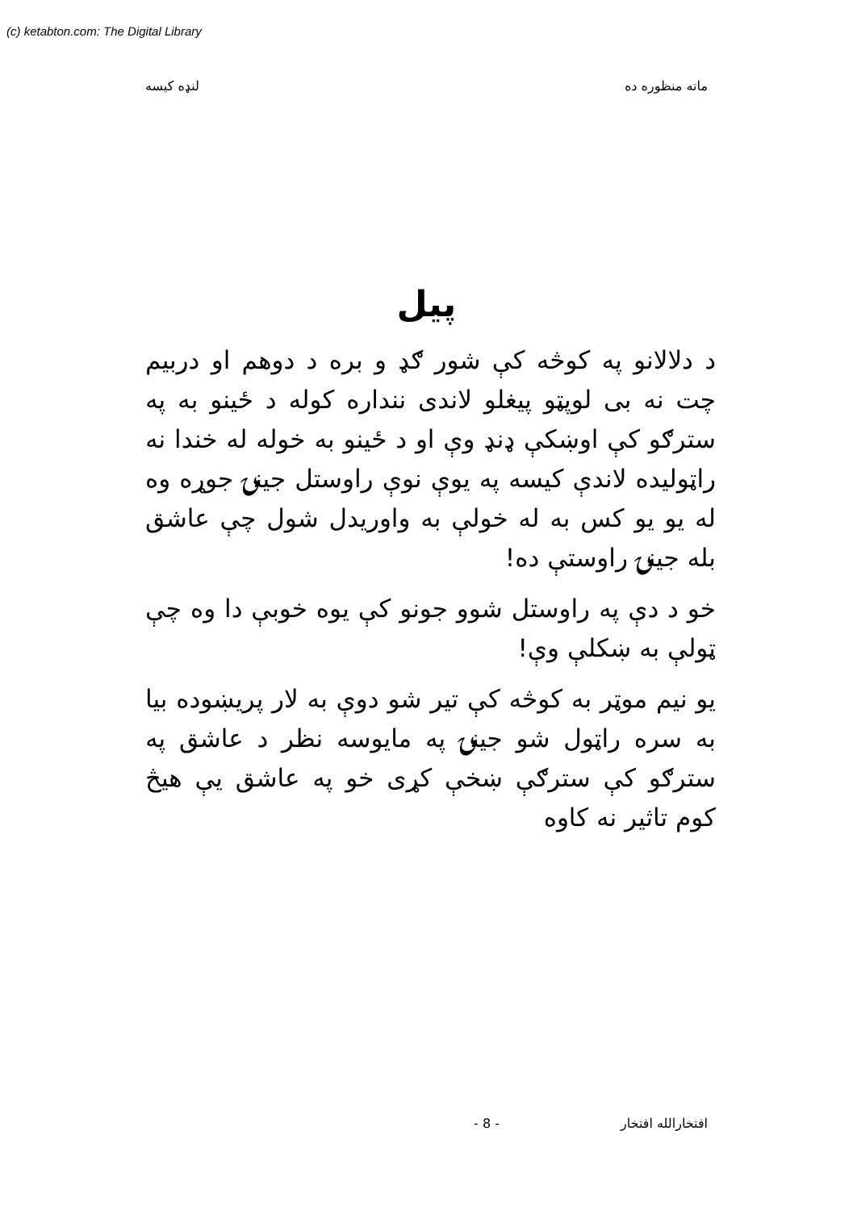(c) ketabton.com: The Digital Library
ماته منظوره ده لنډه کيسه
پيل
د دلالانو په کوڅه کې شور ګډ و بره د دوهم او دربيم چت نه بی لوپټو پيغلو لاندی ننداره کوله د ځينو به په سترګو کې اوښکې ډنډ وې او د ځينو به خوله له خندا نه راټوليده لاندې کيسه په يوې نوې راوستل جينۍ جوړه وه له يو يو کس به له خولې به واوريدل شول چې عاشق بله جينۍ راوستې ده!
خو د دې په راوستل شوو جونو کې يوه خوبې دا وه چې ټولې به ښکلې وې!
يو نيم موټر به کوڅه کې تير شو دوې به لار پريښوده بيا به سره راټول شو جينۍ په مايوسه نظر د عاشق په سترګو کې سترګې ښخې کړی خو په عاشق يې هيڅ کوم تاثير نه کاوه
افتخارالله افتخار - 8 -